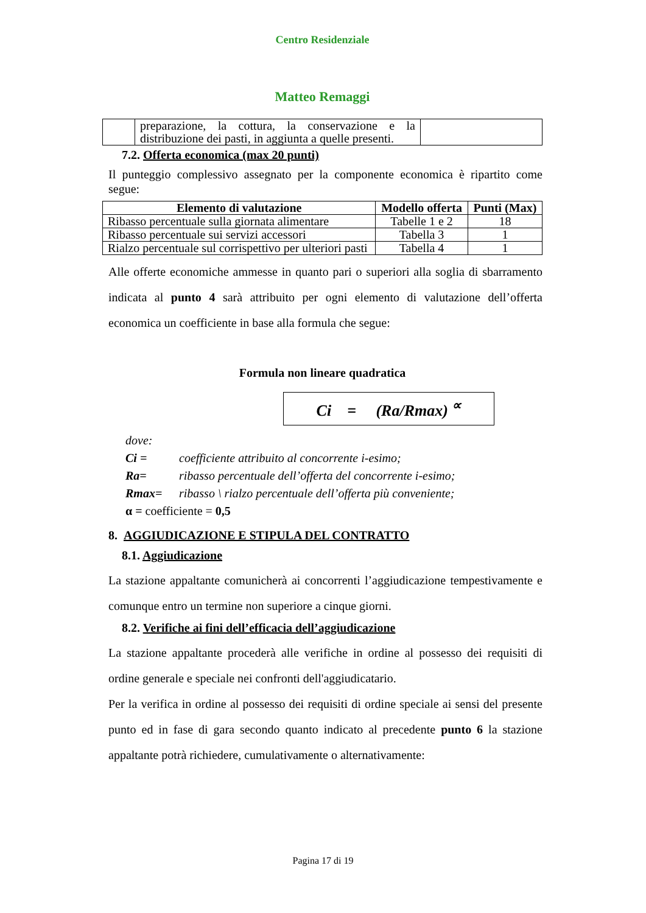Centro Residenziale
Matteo Remaggi
| | preparazione, la cottura, la conservazione e la distribuzione dei pasti, in aggiunta a quelle presenti. | |
7.2. Offerta economica (max 20 punti)
Il punteggio complessivo assegnato per la componente economica è ripartito come segue:
| Elemento di valutazione | Modello offerta | Punti (Max) |
| --- | --- | --- |
| Ribasso percentuale sulla giornata alimentare | Tabelle 1 e 2 | 18 |
| Ribasso percentuale sui servizi accessori | Tabella 3 | 1 |
| Rialzo percentuale sul corrispettivo per ulteriori pasti | Tabella 4 | 1 |
Alle offerte economiche ammesse in quanto pari o superiori alla soglia di sbarramento indicata al punto 4 sarà attribuito per ogni elemento di valutazione dell’offerta economica un coefficiente in base alla formula che segue:
Formula non lineare quadratica
Ci = (Ra/Rmax) <sup>∝</sup>
dove:
Ci = coefficiente attribuito al concorrente i-esimo;
Ra= ribasso percentuale dell’offerta del concorrente i-esimo;
Rmax= ribasso \ rialzo percentuale dell’offerta più conveniente;
α = coefficiente = 0,5
8. AGGIUDICAZIONE E STIPULA DEL CONTRATTO
8.1. Aggiudicazione
La stazione appaltante comunicherà ai concorrenti l’aggiudicazione tempestivamente e comunque entro un termine non superiore a cinque giorni.
8.2. Verifiche ai fini dell’efficacia dell’aggiudicazione
La stazione appaltante procederà alle verifiche in ordine al possesso dei requisiti di ordine generale e speciale nei confronti dell'aggiudicatario.
Per la verifica in ordine al possesso dei requisiti di ordine speciale ai sensi del presente punto ed in fase di gara secondo quanto indicato al precedente punto 6 la stazione appaltante potrà richiedere, cumulativamente o alternativamente:
Pagina 17 di 19